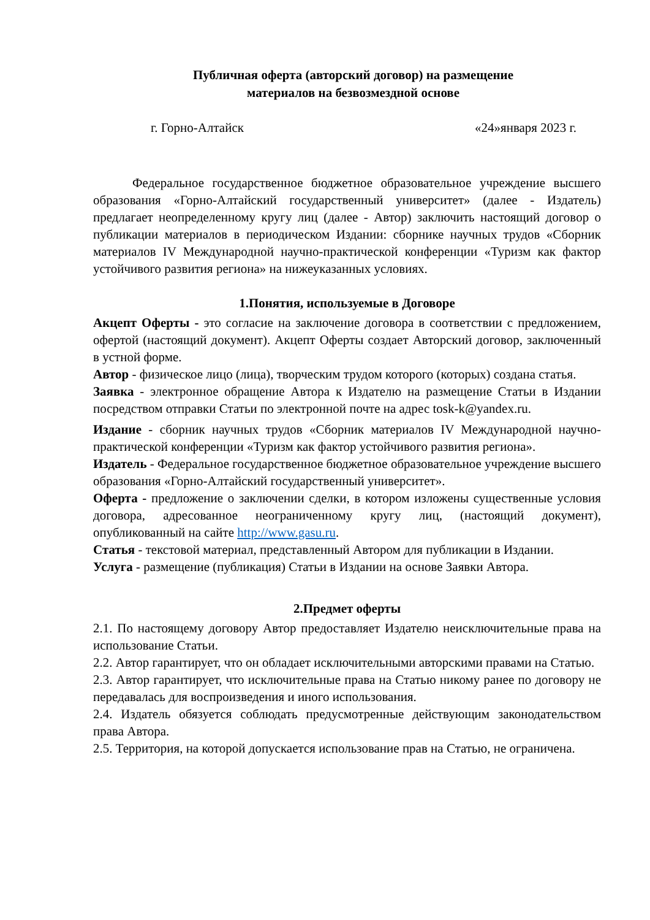Публичная оферта (авторский договор) на размещение
материалов на безвозмездной основе
г. Горно-Алтайск «24»января 2023 г.
Федеральное государственное бюджетное образовательное учреждение высшего образования «Горно-Алтайский государственный университет» (далее - Издатель) предлагает неопределенному кругу лиц (далее - Автор) заключить настоящий договор о публикации материалов в периодическом Издании: сборнике научных трудов «Сборник материалов IV Международной научно-практической конференции «Туризм как фактор устойчивого развития региона» на нижеуказанных условиях.
1.Понятия, используемые в Договоре
Акцепт Оферты - это согласие на заключение договора в соответствии с предложением, офертой (настоящий документ). Акцепт Оферты создает Авторский договор, заключенный в устной форме.
Автор - физическое лицо (лица), творческим трудом которого (которых) создана статья.
Заявка - электронное обращение Автора к Издателю на размещение Статьи в Издании посредством отправки Статьи по электронной почте на адрес tosk-k@yandex.ru.
Издание - сборник научных трудов «Сборник материалов IV Международной научно-практической конференции «Туризм как фактор устойчивого развития региона».
Издатель - Федеральное государственное бюджетное образовательное учреждение высшего образования «Горно-Алтайский государственный университет».
Оферта - предложение о заключении сделки, в котором изложены существенные условия договора, адресованное неограниченному кругу лиц, (настоящий документ), опубликованный на сайте http://www.gasu.ru.
Статья - текстовой материал, представленный Автором для публикации в Издании.
Услуга - размещение (публикация) Статьи в Издании на основе Заявки Автора.
2.Предмет оферты
2.1. По настоящему договору Автор предоставляет Издателю неисключительные права на использование Статьи.
2.2. Автор гарантирует, что он обладает исключительными авторскими правами на Статью.
2.3. Автор гарантирует, что исключительные права на Статью никому ранее по договору не передавалась для воспроизведения и иного использования.
2.4. Издатель обязуется соблюдать предусмотренные действующим законодательством права Автора.
2.5. Территория, на которой допускается использование прав на Статью, не ограничена.